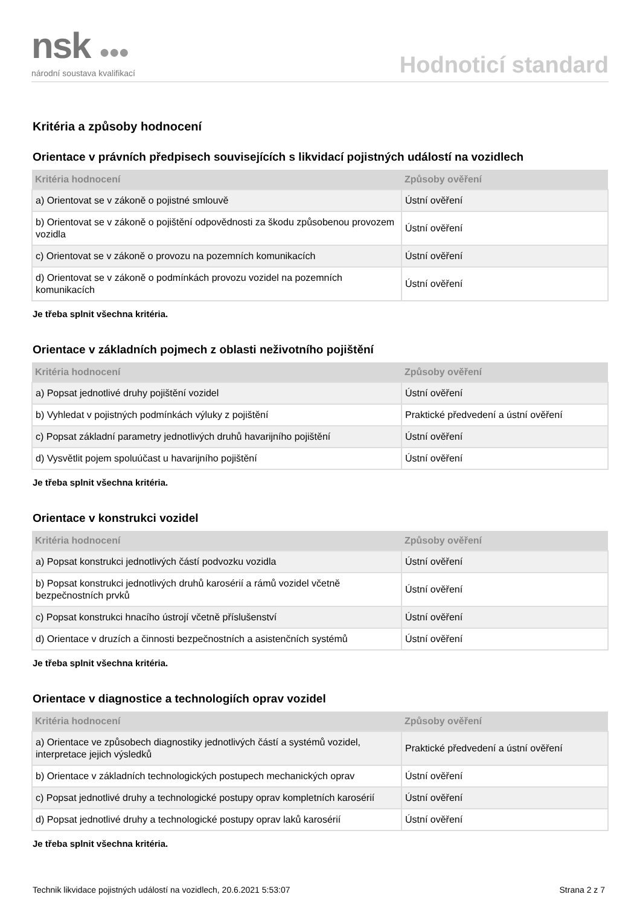nsk ●●●
národní soustava kvalifikací
Hodnoticí standard
Kritéria a způsoby hodnocení
Orientace v právních předpisech souvisejících s likvidací pojistných událostí na vozidlech
| Kritéria hodnocení | Způsoby ověření |
| --- | --- |
| a) Orientovat se v zákoně o pojistné smlouvě | Ústní ověření |
| b) Orientovat se v zákoně o pojištění odpovědnosti za škodu způsobenou provozem vozidla | Ústní ověření |
| c) Orientovat se v zákoně o provozu na pozemních komunikacích | Ústní ověření |
| d) Orientovat se v zákoně o podmínkách provozu vozidel na pozemních komunikacích | Ústní ověření |
Je třeba splnit všechna kritéria.
Orientace v základních pojmech z oblasti neživotního pojištění
| Kritéria hodnocení | Způsoby ověření |
| --- | --- |
| a) Popsat jednotlivé druhy pojištění vozidel | Ústní ověření |
| b) Vyhledat v pojistných podmínkách výluky z pojištění | Praktické předvedení a ústní ověření |
| c) Popsat základní parametry jednotlivých druhů havarijního pojištění | Ústní ověření |
| d) Vysvětlit pojem spoluúčast u havarijního pojištění | Ústní ověření |
Je třeba splnit všechna kritéria.
Orientace v konstrukci vozidel
| Kritéria hodnocení | Způsoby ověření |
| --- | --- |
| a) Popsat konstrukci jednotlivých částí podvozku vozidla | Ústní ověření |
| b) Popsat konstrukci jednotlivých druhů karosérií a rámů vozidel včetně bezpečnostních prvků | Ústní ověření |
| c) Popsat konstrukci hnacího ústrojí včetně příslušenství | Ústní ověření |
| d) Orientace v druzích a činnosti bezpečnostních a asistenčních systémů | Ústní ověření |
Je třeba splnit všechna kritéria.
Orientace v diagnostice a technologiích oprav vozidel
| Kritéria hodnocení | Způsoby ověření |
| --- | --- |
| a) Orientace ve způsobech diagnostiky jednotlivých částí a systémů vozidel, interpretace jejich výsledků | Praktické předvedení a ústní ověření |
| b) Orientace v základních technologických postupech mechanických oprav | Ústní ověření |
| c) Popsat jednotlivé druhy a technologické postupy oprav kompletních karosérií | Ústní ověření |
| d) Popsat jednotlivé druhy a technologické postupy oprav laků karosérií | Ústní ověření |
Je třeba splnit všechna kritéria.
Technik likvidace pojistných událostí na vozidlech, 20.6.2021 5:53:07 Strana 2 z 7